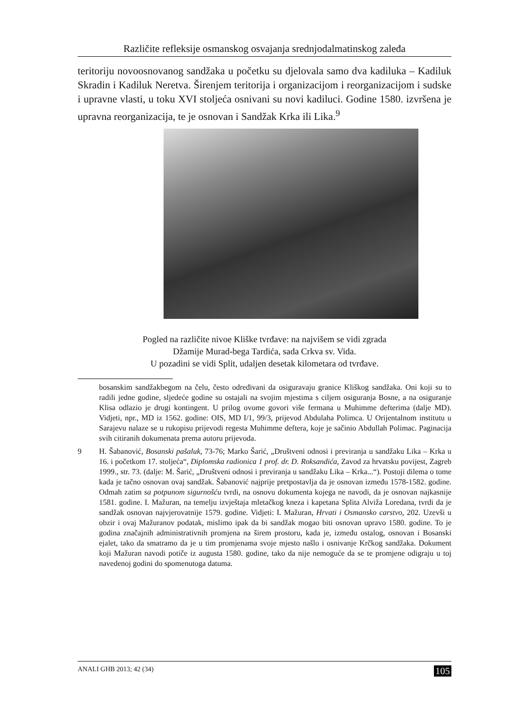Različite refleksije osmanskog osvajanja srednjodalmatinskog zaleđa
teritoriju novoosnovanog sandžaka u početku su djelovala samo dva kadiluka – Kadiluk Skradin i Kadiluk Neretva. Širenjem teritorija i organizacijom i reorganizacijom i sudske i upravne vlasti, u toku XVI stoljeća osnivani su novi kadiluci. Godine 1580. izvršena je upravna reorganizacija, te je osnovan i Sandžak Krka ili Lika.<sup>9</sup>
Pogled na različite nivoe Kliške tvrđave: na najvišem se vidi zgrada
Džamije Murad-bega Tardića, sada Crkva sv. Vida.
U pozadini se vidi Split, udaljen desetak kilometara od tvrđave.
bosanskim sandžakbegom na čelu, često određivani da osiguravaju granice Kliškog sandžaka. Oni koji su to radili jedne godine, sljedeće godine su ostajali na svojim mjestima s ciljem osiguranja Bosne, a na osiguranje Klisa odlazio je drugi kontingent. U prilog ovome govori više fermana u Muhimme defterima (dalje MD). Vidjeti, npr., MD iz 1562. godine: OIS, MD I/1, 99/3, prijevod Abdulaha Polimca. U Orijentalnom institutu u Sarajevu nalaze se u rukopisu prijevodi regesta Muhimme deftera, koje je sačinio Abdullah Polimac. Paginacija svih citiranih dokumenata prema autoru prijevoda.
9 H. Šabanović, Bosanski pašaluk, 73-76; Marko Šarić, „Društveni odnosi i previranja u sandžaku Lika – Krka u 16. i početkom 17. stoljeća“, Diplomska radionica 1 prof. dr. D. Roksandića, Zavod za hrvatsku povijest, Zagreb 1999., str. 73. (dalje: M. Šarić, „Društveni odnosi i previranja u sandžaku Lika – Krka...“). Postoji dilema o tome kada je tačno osnovan ovaj sandžak. Šabanović najprije pretpostavlja da je osnovan između 1578-1582. godine. Odmah zatim sa potpunom sigurnošću tvrdi, na osnovu dokumenta kojega ne navodi, da je osnovan najkasnije 1581. godine. I. Mažuran, na temelju izvještaja mletačkog kneza i kapetana Splita Alviža Loredana, tvrdi da je sandžak osnovan najvjerovatnije 1579. godine. Vidjeti: I. Mažuran, Hrvati i Osmansko carstvo, 202. Uzevši u obzir i ovaj Mažuranov podatak, mislimo ipak da bi sandžak mogao biti osnovan upravo 1580. godine. To je godina značajnih administrativnih promjena na širem prostoru, kada je, između ostalog, osnovan i Bosanski ejalet, tako da smatramo da je u tim promjenama svoje mjesto našlo i osnivanje Krčkog sandžaka. Dokument koji Mažuran navodi potiče iz augusta 1580. godine, tako da nije nemoguće da se te promjene odigraju u toj navedenoj godini do spomenutoga datuma.
ANALI GHB 2013; 42 (34) 105